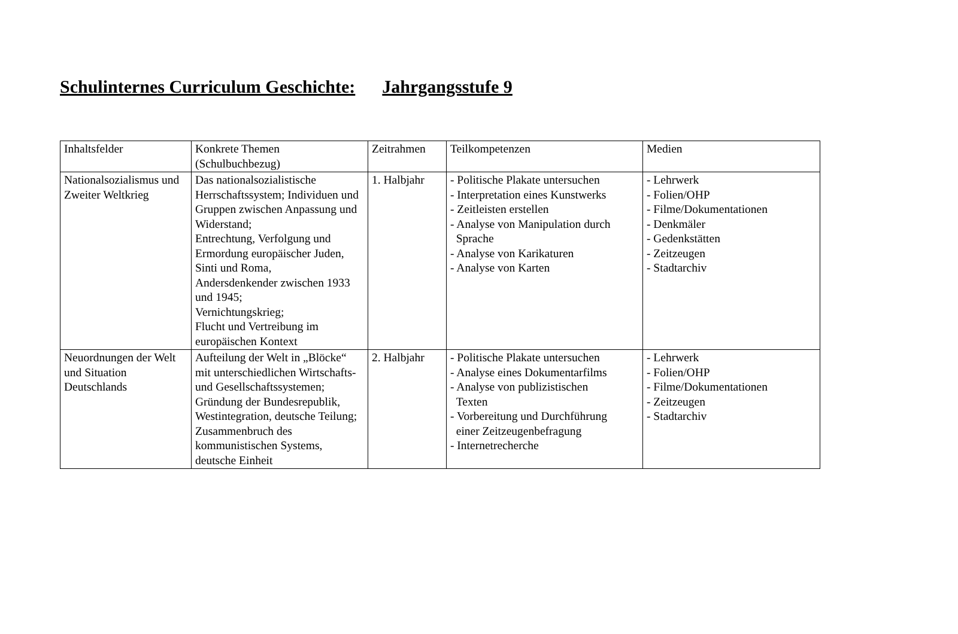Schulinternes Curriculum Geschichte: Jahrgangsstufe 9
| Inhaltsfelder | Konkrete Themen (Schulbuchbezug) | Zeitrahmen | Teilkompetenzen | Medien |
| Nationalsozialismus und Zweiter Weltkrieg | Das nationalsozialistische Herrschaftssystem; Individuen und Gruppen zwischen Anpassung und Widerstand; Entrechtung, Verfolgung und Ermordung europäischer Juden, Sinti und Roma, Andersdenkender zwischen 1933 und 1945; Vernichtungskrieg; Flucht und Vertreibung im europäischen Kontext | 1. Halbjahr | - Politische Plakate untersuchen - Interpretation eines Kunstwerks - Zeitleisten erstellen - Analyse von Manipulation durch Sprache - Analyse von Karikaturen - Analyse von Karten | - Lehrwerk - Folien/OHP - Filme/Dokumentationen - Denkmäler - Gedenkstätten - Zeitzeugen - Stadtarchiv |
| Neuordnungen der Welt und Situation Deutschlands | Aufteilung der Welt in „Blöcke“ mit unterschiedlichen Wirtschafts- und Gesellschaftssystemen; Gründung der Bundesrepublik, Westintegration, deutsche Teilung; Zusammenbruch des kommunistischen Systems, deutsche Einheit | 2. Halbjahr | - Politische Plakate untersuchen - Analyse eines Dokumentarfilms - Analyse von publizistischen Texten - Vorbereitung und Durchführung einer Zeitzeugenbefragung - Internetrecherche | - Lehrwerk - Folien/OHP - Filme/Dokumentationen - Zeitzeugen - Stadtarchiv |